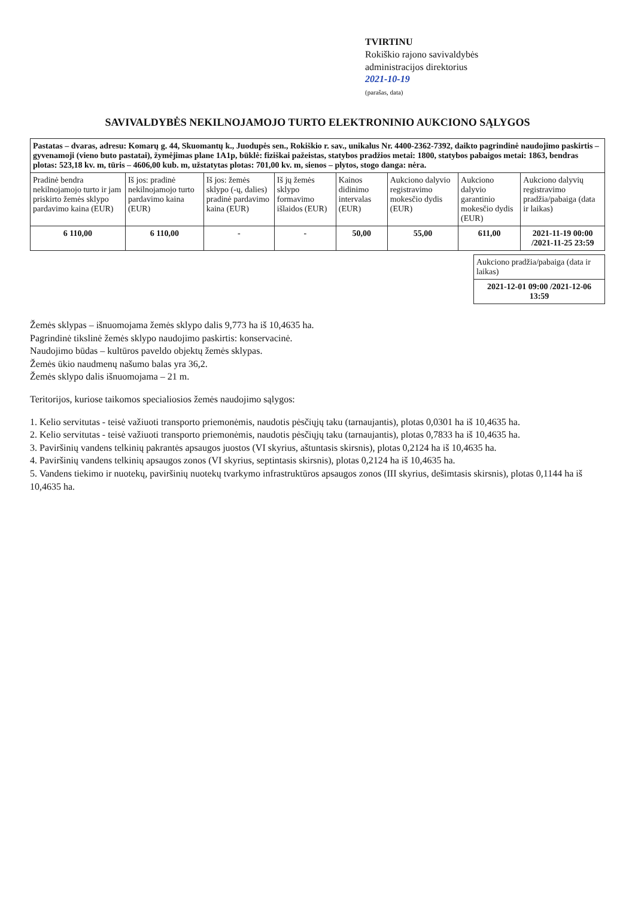TVIRTINU
Rokiškio rajono savivaldybės
administracijos direktorius
2021-10-19
(parašas, data)
SAVIVALDYBĖS NEKILNOJAMOJO TURTO ELEKTRONINIO AUKCIONO SĄLYGOS
| Pastatas – dvaras, adresu: Komarų g. 44, Skuomantų k., Juodupės sen., Rokiškio r. sav., unikalus Nr. 4400-2362-7392, daikto pagrindinė naudojimo paskirtis – gyvenamoji (vieno buto pastatai), žymėjimas plane 1A1p, būklė: fiziškai pažeistas, statybos pradžios metai: 1800, statybos pabaigos metai: 1863, bendras plotas: 523,18 kv. m, tūris – 4606,00 kub. m, užstatytas plotas: 701,00 kv. m, sienos – plytos, stogo danga: nėra. | | | | | | | |
| --- | --- | --- | --- | --- | --- | --- | --- |
| Pradinė bendra nekilnojamojo turto ir jam priskirto žemės sklypo pardavimo kaina (EUR) | Iš jos: pradinė nekilnojamojo turto pardavimo kaina (EUR) | Iš jos: žemės sklypo (-ų, dalies) pradinė pardavimo kaina (EUR) | Iš jų žemės sklypo formavimo išlaidos (EUR) | Kainos didinimo intervalas (EUR) | Aukciono dalyvio registravimo mokesčio dydis (EUR) | Aukciono dalyvio garantinio mokesčio dydis (EUR) | Aukciono dalyvių registravimo pradžia/pabaiga (data ir laikas) |
| 6 110,00 | 6 110,00 | - | - | 50,00 | 55,00 | 611,00 | 2021-11-19 00:00 /2021-11-25 23:59 |
| Aukciono pradžia/pabaiga (data ir laikas) |
| --- |
| 2021-12-01 09:00 /2021-12-06 13:59 |
Žemės sklypas – išnuomojama žemės sklypo dalis 9,773 ha iš 10,4635 ha.
Pagrindinė tikslinė žemės sklypo naudojimo paskirtis: konservacinė.
Naudojimo būdas – kultūros paveldo objektų žemės sklypas.
Žemės ūkio naudmenų našumo balas yra 36,2.
Žemės sklypo dalis išnuomojama – 21 m.
Teritorijos, kuriose taikomos specialiosios žemės naudojimo sąlygos:
1. Kelio servitutas - teisė važiuoti transporto priemonėmis, naudotis pėsčiųjų taku (tarnaujantis), plotas 0,0301 ha iš 10,4635 ha.
2. Kelio servitutas - teisė važiuoti transporto priemonėmis, naudotis pėsčiųjų taku (tarnaujantis), plotas 0,7833 ha iš 10,4635 ha.
3. Paviršinių vandens telkinių pakrantės apsaugos juostos (VI skyrius, aštuntasis skirsnis), plotas 0,2124 ha iš 10,4635 ha.
4. Paviršinių vandens telkinių apsaugos zonos (VI skyrius, septintasis skirsnis), plotas 0,2124 ha iš 10,4635 ha.
5. Vandens tiekimo ir nuotekų, paviršinių nuotekų tvarkymo infrastruktūros apsaugos zonos (III skyrius, dešimtasis skirsnis), plotas 0,1144 ha iš 10,4635 ha.